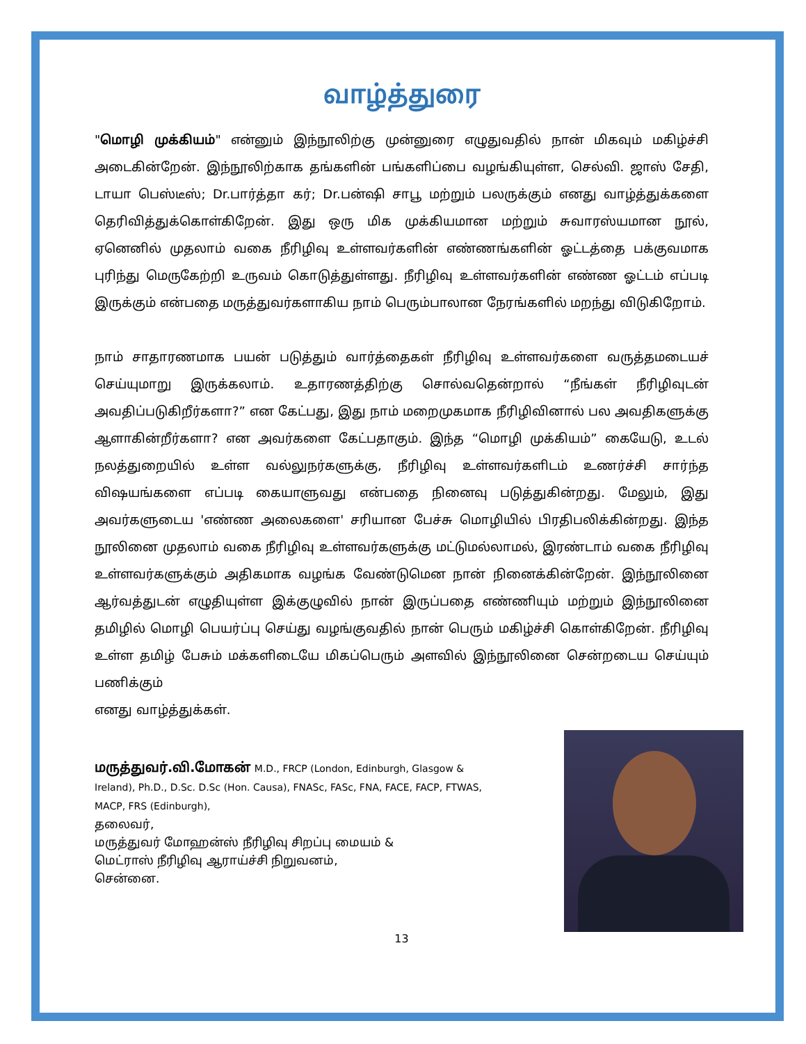வாழ்த்துரை
"மொழி முக்கியம்" என்னும் இந்நூலிற்கு முன்னுரை எழுதுவதில் நான் மிகவும் மகிழ்ச்சி அடைகின்றேன். இந்நூலிற்காக தங்களின் பங்களிப்பை வழங்கியுள்ள, செல்வி. ஜாஸ் சேதி, டாயா பெஸ்டீஸ்; Dr.பார்த்தா கர்; Dr.பன்ஷி சாபூ மற்றும் பலருக்கும் எனது வாழ்த்துக்களை தெரிவித்துக்கொள்கிறேன். இது ஒரு மிக முக்கியமான மற்றும் சுவாரஸ்யமான நூல், ஏனெனில் முதலாம் வகை நீரிழிவு உள்ளவர்களின் எண்ணங்களின் ஓட்டத்தை பக்குவமாக புரிந்து மெருகேற்றி உருவம் கொடுத்துள்ளது. நீரிழிவு உள்ளவர்களின் எண்ண ஓட்டம் எப்படி இருக்கும் என்பதை மருத்துவர்களாகிய நாம் பெரும்பாலான நேரங்களில் மறந்து விடுகிறோம்.
நாம் சாதாரணமாக பயன் படுத்தும் வார்த்தைகள் நீரிழிவு உள்ளவர்களை வருத்தமடையச் செய்யுமாறு இருக்கலாம். உதாரணத்திற்கு சொல்வதென்றால் “நீங்கள் நீரிழிவுடன் அவதிப்படுகிறீர்களா?” என கேட்பது, இது நாம் மறைமுகமாக நீரிழிவினால் பல அவதிகளுக்கு ஆளாகின்றீர்களா? என அவர்களை கேட்பதாகும். இந்த “மொழி முக்கியம்” கையேடு, உடல் நலத்துறையில் உள்ள வல்லுநர்களுக்கு, நீரிழிவு உள்ளவர்களிடம் உணர்ச்சி சார்ந்த விஷயங்களை எப்படி கையாளுவது என்பதை நினைவு படுத்துகின்றது. மேலும், இது அவர்களுடைய 'எண்ண அலைகளை' சரியான பேச்சு மொழியில் பிரதிபலிக்கின்றது. இந்த நூலினை முதலாம் வகை நீரிழிவு உள்ளவர்களுக்கு மட்டுமல்லாமல், இரண்டாம் வகை நீரிழிவு உள்ளவர்களுக்கும் அதிகமாக வழங்க வேண்டுமென நான் நினைக்கின்றேன். இந்நூலினை ஆர்வத்துடன் எழுதியுள்ள இக்குழுவில் நான் இருப்பதை எண்ணியும் மற்றும் இந்நூலினை தமிழில் மொழி பெயர்ப்பு செய்து வழங்குவதில் நான் பெரும் மகிழ்ச்சி கொள்கிறேன். நீரிழிவு உள்ள தமிழ் பேசும் மக்களிடையே மிகப்பெரும் அளவில் இந்நூலினை சென்றடைய செய்யும் பணிக்கும்
எனது வாழ்த்துக்கள்.
மருத்துவர்.வி.மோகன் M.D., FRCP (London, Edinburgh, Glasgow & Ireland), Ph.D., D.Sc. D.Sc (Hon. Causa), FNASc, FASc, FNA, FACE, FACP, FTWAS, MACP, FRS (Edinburgh),
தலைவர்,
மருத்துவர் மோஹன்ஸ் நீரிழிவு சிறப்பு மையம் &
மெட்ராஸ் நீரிழிவு ஆராய்ச்சி நிறுவனம்,
சென்னை.
13